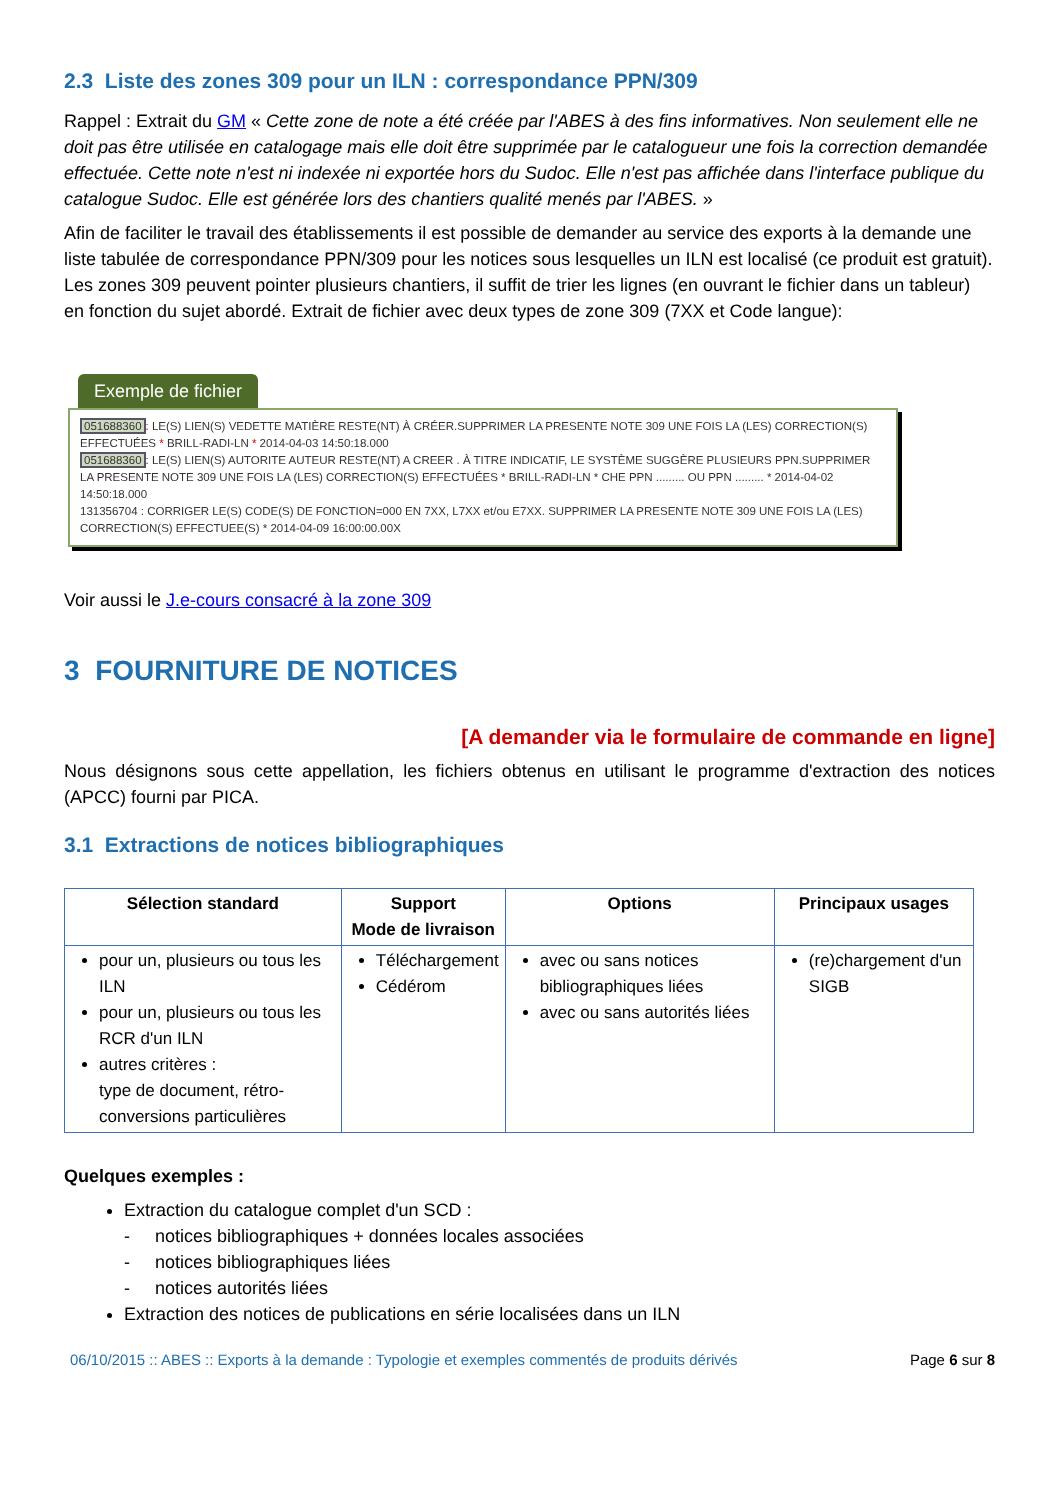2.3 Liste des zones 309 pour un ILN : correspondance PPN/309
Rappel : Extrait du GM « Cette zone de note a été créée par l'ABES à des fins informatives. Non seulement elle ne doit pas être utilisée en catalogage mais elle doit être supprimée par le catalogueur une fois la correction demandée effectuée. Cette note n'est ni indexée ni exportée hors du Sudoc. Elle n'est pas affichée dans l'interface publique du catalogue Sudoc. Elle est générée lors des chantiers qualité menés par l'ABES. »
Afin de faciliter le travail des établissements il est possible de demander au service des exports à la demande une liste tabulée de correspondance PPN/309 pour les notices sous lesquelles un ILN est localisé (ce produit est gratuit). Les zones 309 peuvent pointer plusieurs chantiers, il suffit de trier les lignes (en ouvrant le fichier dans un tableur) en fonction du sujet abordé. Extrait de fichier avec deux types de zone 309 (7XX et Code langue):
Exemple de fichier
051688360: LE(S) LIEN(S) VEDETTE MATIÈRE RESTE(NT) À CRÉER.SUPPRIMER LA PRESENTE NOTE 309 UNE FOIS LA (LES) CORRECTION(S) EFFECTUÉES * BRILL-RADI-LN * 2014-04-03 14:50:18.000
051688360: LE(S) LIEN(S) AUTORITE AUTEUR RESTE(NT) A CREER . À TITRE INDICATIF, LE SYSTÈME SUGGÈRE PLUSIEURS PPN.SUPPRIMER LA PRESENTE NOTE 309 UNE FOIS LA (LES) CORRECTION(S) EFFECTUÉES * BRILL-RADI-LN * CHE PPN ......... OU PPN ......... * 2014-04-02 14:50:18.000
131356704 : CORRIGER LE(S) CODE(S) DE FONCTION=000 EN 7XX, L7XX et/ou E7XX. SUPPRIMER LA PRESENTE NOTE 309 UNE FOIS LA (LES) CORRECTION(S) EFFECTUEE(S) * 2014-04-09 16:00:00.00X
Voir aussi le J.e-cours consacré à la zone 309
3 FOURNITURE DE NOTICES
[A demander via le formulaire de commande en ligne]
Nous désignons sous cette appellation, les fichiers obtenus en utilisant le programme d'extraction des notices (APCC) fourni par PICA.
3.1 Extractions de notices bibliographiques
| Sélection standard | Support Mode de livraison | Options | Principaux usages |
| --- | --- | --- | --- |
| pour un, plusieurs ou tous les ILN pour un, plusieurs ou tous les RCR d'un ILN autres critères : type de document, rétro-conversions particulières | Téléchargement Cédérom | avec ou sans notices bibliographiques liées avec ou sans autorités liées | (re)chargement d'un SIGB |
Quelques exemples :
Extraction du catalogue complet d'un SCD :
- notices bibliographiques + données locales associées
- notices bibliographiques liées
- notices autorités liées
Extraction des notices de publications en série localisées dans un ILN
06/10/2015 :: ABES :: Exports à la demande : Typologie et exemples commentés de produits dérivés Page 6 sur 8